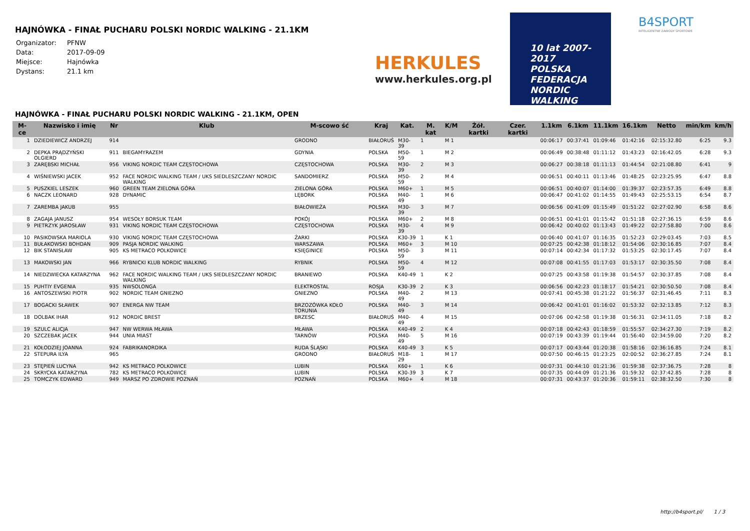HAJNÓWKA - FINAŁ PUCHARU POLSKI NORDIC WALKING - 21.1KM
| Organizator: | PFNW |
| Data: | 2017-09-09 |
| Miejsce: | Hajnówka |
| Dystans: | 21.1 km |
HERKULES
www.herkules.org.pl
10 lat 2007-2017
POLSKA
FEDERACJA
NORDIC
WALKING
B4SPORT
INTELIGENTNE ZAWODY SPORTOWE
HAJNÓWKA - FINAŁ PUCHARU POLSKI NORDIC WALKING - 21.1KM, OPEN
| M-ce | Nazwisko i imię | Nr | Klub | M-scowo ść | Kraj | Kat. | M. kat | K/M | Żół. kartki | Czer. kartki | 1.1km | 6.1km | 11.1km | 16.1km | Netto | min/km | km/h |
| --- | --- | --- | --- | --- | --- | --- | --- | --- | --- | --- | --- | --- | --- | --- | --- | --- | --- |
| 1 | DZIEDIEWICZ ANDRZEJ | 914 | | GRODNO | BIAŁORUŚ | M30-39 | 1 | M 1 | | | 00:06:17 | 00:37:41 | 01:09:46 | 01:42:16 | 02:15:32.80 | 6:25 | 9.3 |
| 2 | DEPKA PRĄDZYŃSKI OLGIERD | 911 | BIEGAMYRAZEM | GDYNIA | POLSKA | M50-59 | 1 | M 2 | | | 00:06:49 | 00:38:48 | 01:11:12 | 01:43:23 | 02:16:42.05 | 6:28 | 9.3 |
| 3 | ZARĘBSKI MICHAŁ | 956 | VIKING NORDIC TEAM CZĘSTOCHOWA | CZĘSTOCHOWA | POLSKA | M30-39 | 2 | M 3 | | | 00:06:27 | 00:38:18 | 01:11:13 | 01:44:54 | 02:21:08.80 | 6:41 | 9 |
| 4 | WIŚNIEWSKI JACEK | 952 | FACE NORDIC WALKING TEAM / UKS SIEDLESZCZANY NORDIC WALKING | SANDOMIERZ | POLSKA | M50-59 | 2 | M 4 | | | 00:06:51 | 00:40:11 | 01:13:46 | 01:48:25 | 02:23:25.95 | 6:47 | 8.8 |
| 5 | PUSZKIEL LESZEK | 960 | GREEN TEAM ZIELONA GÓRA | ZIELONA GÓRA | POLSKA | M60+ | 1 | M 5 | | | 00:06:51 | 00:40:07 | 01:14:00 | 01:39:37 | 02:23:57.35 | 6:49 | 8.8 |
| 6 | NACZK LEONARD | 928 | DYNAMIC | LĘBORK | POLSKA | M40-49 | 1 | M 6 | | | 00:06:47 | 00:41:02 | 01:14:55 | 01:49:43 | 02:25:53.15 | 6:54 | 8.7 |
| 7 | ZAREMBA JAKUB | 955 | | BIAŁOWIEŻA | POLSKA | M30-39 | 3 | M 7 | | | 00:06:56 | 00:41:09 | 01:15:49 | 01:51:22 | 02:27:02.90 | 6:58 | 8.6 |
| 8 | ZAGAJA JANUSZ | 954 | WESOŁY BORSUK TEAM | POKÓJ | POLSKA | M60+ | 2 | M 8 | | | 00:06:51 | 00:41:01 | 01:15:42 | 01:51:18 | 02:27:36.15 | 6:59 | 8.6 |
| 9 | PIETRZYK JAROSŁAW | 931 | VIKING NORDIC TEAM CZĘSTOCHOWA | CZĘSTOCHOWA | POLSKA | M30-39 | 4 | M 9 | | | 00:06:42 | 00:40:02 | 01:13:43 | 01:49:22 | 02:27:58.80 | 7:00 | 8.6 |
| 10 | PASIKOWSKA MARIOLA | 930 | VIKING NORDIC TEAM CZĘSTOCHOWA | ŻARKI | POLSKA | K30-39 | 1 | K 1 | | | 00:06:40 | 00:41:07 | 01:16:35 | 01:52:23 | 02:29:03.45 | 7:03 | 8.5 |
| 11 | BUŁAKOWSKI BOHDAN | 909 | PASJA NORDIC WALKING | WARSZAWA | POLSKA | M60+ | 3 | M 10 | | | 00:07:25 | 00:42:38 | 01:18:12 | 01:54:06 | 02:30:16.85 | 7:07 | 8.4 |
| 12 | BIK STANISŁAW | 905 | KS METRACO POLKOWICE | KSIĘGINICE | POLSKA | M50-59 | 3 | M 11 | | | 00:07:14 | 00:42:34 | 01:17:32 | 01:53:25 | 02:30:17.45 | 7:07 | 8.4 |
| 13 | MAKOWSKI JAN | 966 | RYBNICKI KLUB NORDIC WALKING | RYBNIK | POLSKA | M50-59 | 4 | M 12 | | | 00:07:08 | 00:41:55 | 01:17:03 | 01:53:17 | 02:30:35.50 | 7:08 | 8.4 |
| 14 | NIEDZWIECKA KATARZYNA | 962 | FACE NORDIC WALKING TEAM / UKS SIEDLESZCZANY NORDIC WALKING | BRANIEWO | POLSKA | K40-49 | 1 | K 2 | | | 00:07:25 | 00:43:58 | 01:19:38 | 01:54:57 | 02:30:37.85 | 7:08 | 8.4 |
| 15 | PUHTIY EVGENIA | 935 | NWSOLONGA | ELEKTROSTAL | ROSJA | K30-39 | 2 | K 3 | | | 00:06:56 | 00:42:23 | 01:18:17 | 01:54:21 | 02:30:50.50 | 7:08 | 8.4 |
| 16 | ANTOSZEWSKI PIOTR | 902 | NORDIC TEAM GNIEZNO | GNIEZNO | POLSKA | M40-49 | 2 | M 13 | | | 00:07:41 | 00:45:38 | 01:21:22 | 01:56:37 | 02:31:46.45 | 7:11 | 8.3 |
| 17 | BOGACKI SŁAWEK | 907 | ENERGA NW TEAM | BRZOZÓWKA KOŁO TORUNIA | POLSKA | M40-49 | 3 | M 14 | | | 00:06:42 | 00:41:01 | 01:16:02 | 01:53:32 | 02:32:13.85 | 7:12 | 8.3 |
| 18 | DOLBAK IHAR | 912 | NORDIC BREST | BRZESC | BIAŁORUŚ | M40-49 | 4 | M 15 | | | 00:07:06 | 00:42:58 | 01:19:38 | 01:56:31 | 02:34:11.05 | 7:18 | 8.2 |
| 19 | SZULC ALICJA | 947 | NW WERWA MŁAWA | MŁAWA | POLSKA | K40-49 | 2 | K 4 | | | 00:07:18 | 00:42:43 | 01:18:59 | 01:55:57 | 02:34:27.30 | 7:19 | 8.2 |
| 20 | SZCZEBAK JACEK | 944 | UNIA MIAST | TARNÓW | POLSKA | M40-49 | 5 | M 16 | | | 00:07:19 | 00:43:39 | 01:19:44 | 01:56:40 | 02:34:59.00 | 7:20 | 8.2 |
| 21 | KOŁODZIEJ JOANNA | 924 | FABRIKANORDIKA | RUDA ŚLĄSKI | POLSKA | K40-49 | 3 | K 5 | | | 00:07:17 | 00:43:44 | 01:20:38 | 01:58:16 | 02:36:16.85 | 7:24 | 8.1 |
| 22 | STEPURA ILYA | 965 | | GRODNO | BIAŁORUŚ | M18-29 | 1 | M 17 | | | 00:07:50 | 00:46:15 | 01:23:25 | 02:00:52 | 02:36:27.85 | 7:24 | 8.1 |
| 23 | STĘPIEŃ LUCYNA | 942 | KS METRACO POLKOWICE | LUBIN | POLSKA | K60+ | 1 | K 6 | | | 00:07:31 | 00:44:10 | 01:21:36 | 01:59:38 | 02:37:36.75 | 7:28 | 8 |
| 24 | SKRYCKA KATARZYNA | 782 | KS METRACO POLKOWICE | LUBIN | POLSKA | K30-39 | 3 | K 7 | | | 00:07:35 | 00:44:09 | 01:21:36 | 01:59:32 | 02:37:42.85 | 7:28 | 8 |
| 25 | TOMCZYK EDWARD | 949 | MARSZ PO ZDROWIE POZNAŃ | POZNAŃ | POLSKA | M60+ | 4 | M 18 | | | 00:07:31 | 00:43:37 | 01:20:36 | 01:59:11 | 02:38:32.50 | 7:30 | 8 |
http://b4sport.pl/ 1 / 3